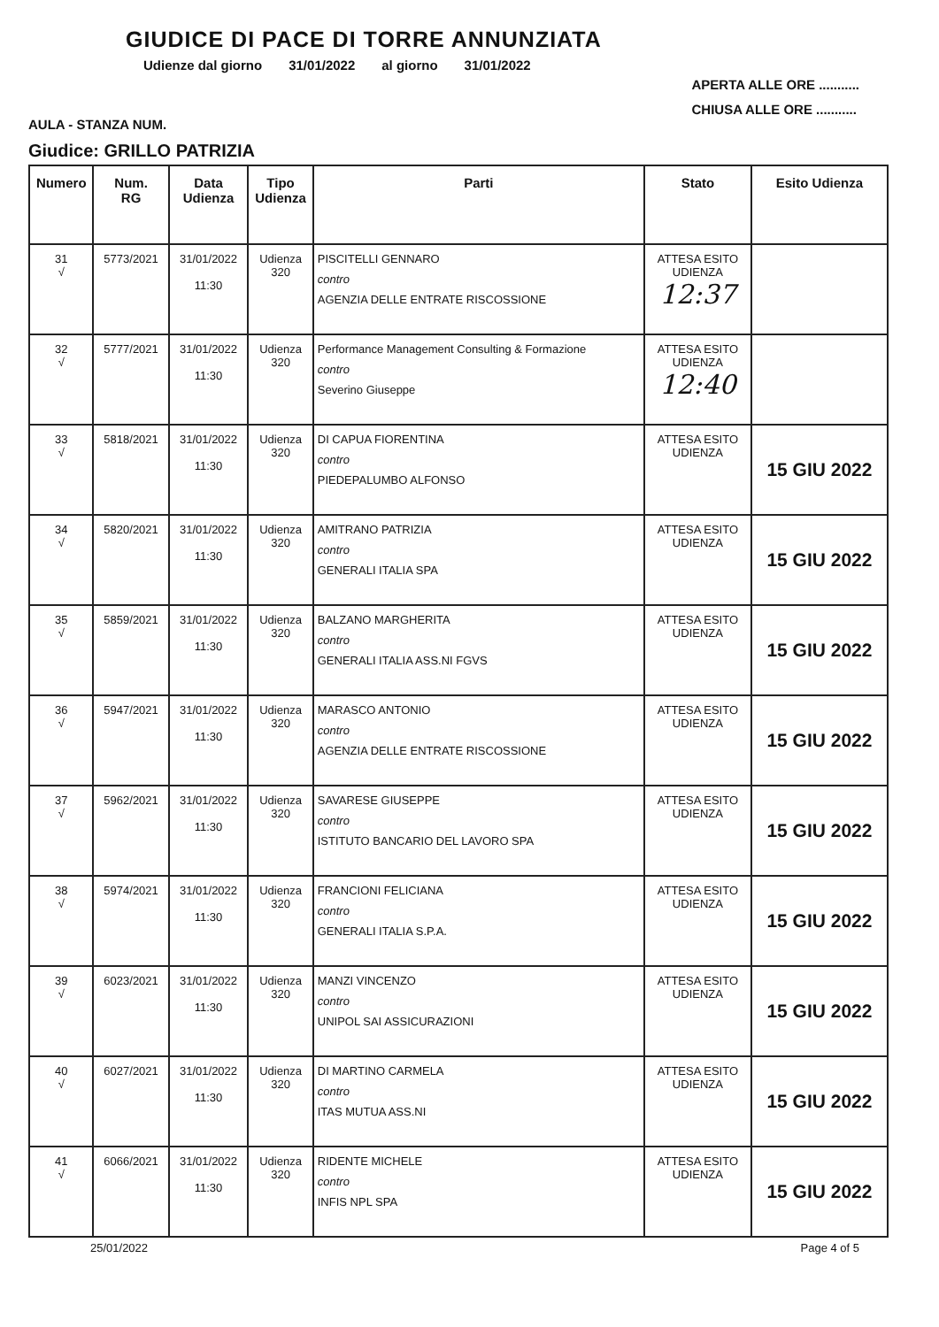GIUDICE DI PACE DI TORRE ANNUNZIATA
Udienze dal giorno 31/01/2022 al giorno 31/01/2022
AULA - STANZA NUM.
APERTA ALLE ORE ...........
CHIUSA ALLE ORE ...........
Giudice: GRILLO PATRIZIA
| Numero | Num. RG | Data Udienza | Tipo Udienza | Parti | Stato | Esito Udienza |
| --- | --- | --- | --- | --- | --- | --- |
| 31 √ | 5773/2021 | 31/01/2022 11:30 | Udienza 320 | PISCITELLI GENNARO contro AGENZIA DELLE ENTRATE RISCOSSIONE | ATTESA ESITO UDIENZA 12:37 | |
| 32 √ | 5777/2021 | 31/01/2022 11:30 | Udienza 320 | Performance Management Consulting & Formazione contro Severino Giuseppe | ATTESA ESITO UDIENZA 12:40 | |
| 33 √ | 5818/2021 | 31/01/2022 11:30 | Udienza 320 | DI CAPUA FIORENTINA contro PIEDEPALUMBO ALFONSO | ATTESA ESITO UDIENZA | 15 GIU 2022 |
| 34 √ | 5820/2021 | 31/01/2022 11:30 | Udienza 320 | AMITRANO PATRIZIA contro GENERALI ITALIA SPA | ATTESA ESITO UDIENZA | 15 GIU 2022 |
| 35 √ | 5859/2021 | 31/01/2022 11:30 | Udienza 320 | BALZANO MARGHERITA contro GENERALI ITALIA ASS.NI FGVS | ATTESA ESITO UDIENZA | 15 GIU 2022 |
| 36 √ | 5947/2021 | 31/01/2022 11:30 | Udienza 320 | MARASCO ANTONIO contro AGENZIA DELLE ENTRATE RISCOSSIONE | ATTESA ESITO UDIENZA | 15 GIU 2022 |
| 37 √ | 5962/2021 | 31/01/2022 11:30 | Udienza 320 | SAVARESE GIUSEPPE contro ISTITUTO BANCARIO DEL LAVORO SPA | ATTESA ESITO UDIENZA | 15 GIU 2022 |
| 38 √ | 5974/2021 | 31/01/2022 11:30 | Udienza 320 | FRANCIONI FELICIANA contro GENERALI ITALIA S.P.A. | ATTESA ESITO UDIENZA | 15 GIU 2022 |
| 39 √ | 6023/2021 | 31/01/2022 11:30 | Udienza 320 | MANZI VINCENZO contro UNIPOL SAI ASSICURAZIONI | ATTESA ESITO UDIENZA | 15 GIU 2022 |
| 40 √ | 6027/2021 | 31/01/2022 11:30 | Udienza 320 | DI MARTINO CARMELA contro ITAS MUTUA ASS.NI | ATTESA ESITO UDIENZA | 15 GIU 2022 |
| 41 √ | 6066/2021 | 31/01/2022 11:30 | Udienza 320 | RIDENTE MICHELE contro INFIS NPL SPA | ATTESA ESITO UDIENZA | 15 GIU 2022 |
25/01/2022 Page 4 of 5